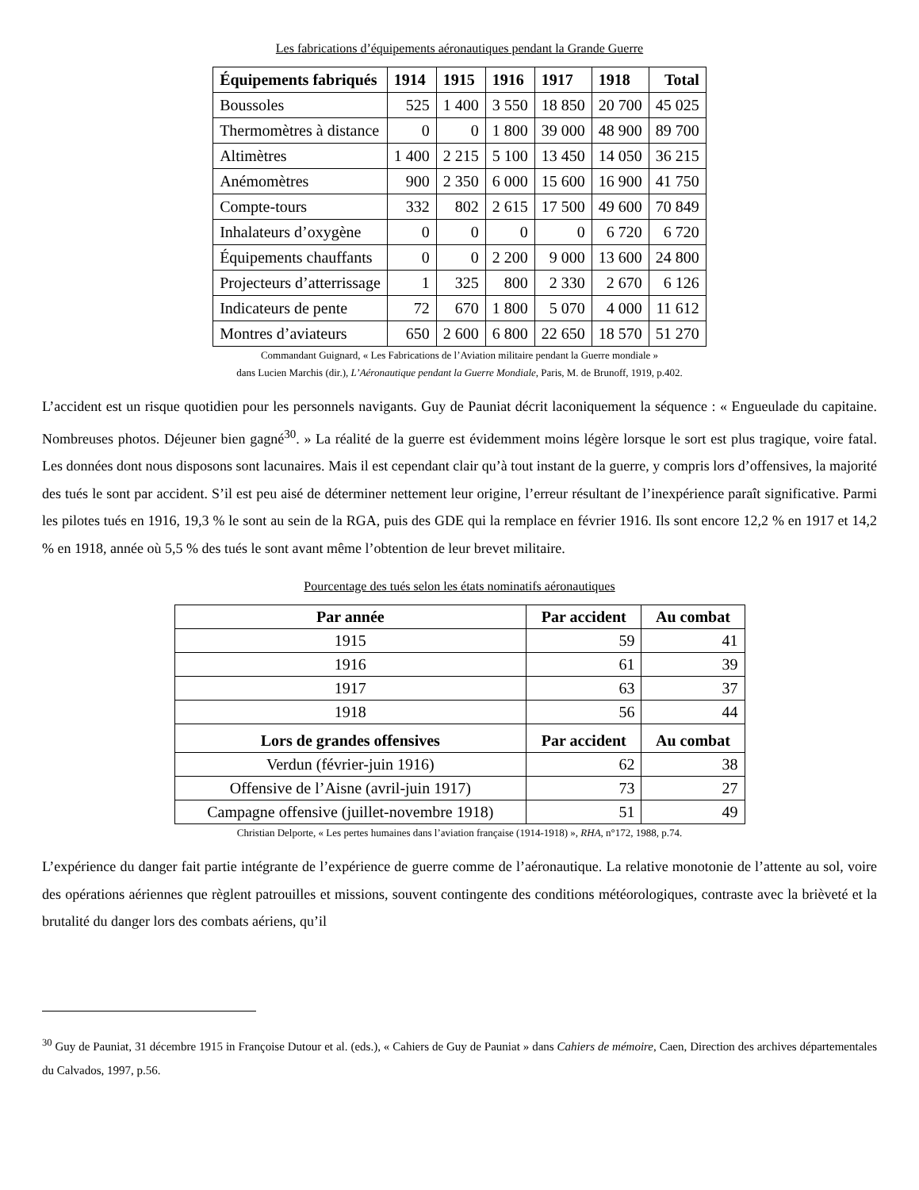Les fabrications d’équipements aéronautiques pendant la Grande Guerre
| Équipements fabriqués | 1914 | 1915 | 1916 | 1917 | 1918 | Total |
| --- | --- | --- | --- | --- | --- | --- |
| Boussoles | 525 | 1 400 | 3 550 | 18 850 | 20 700 | 45 025 |
| Thermomètres à distance | 0 | 0 | 1 800 | 39 000 | 48 900 | 89 700 |
| Altimètres | 1 400 | 2 215 | 5 100 | 13 450 | 14 050 | 36 215 |
| Anémomètres | 900 | 2 350 | 6 000 | 15 600 | 16 900 | 41 750 |
| Compte-tours | 332 | 802 | 2 615 | 17 500 | 49 600 | 70 849 |
| Inhalateurs d’oxygène | 0 | 0 | 0 | 0 | 6 720 | 6 720 |
| Équipements chauffants | 0 | 0 | 2 200 | 9 000 | 13 600 | 24 800 |
| Projecteurs d’atterrissage | 1 | 325 | 800 | 2 330 | 2 670 | 6 126 |
| Indicateurs de pente | 72 | 670 | 1 800 | 5 070 | 4 000 | 11 612 |
| Montres d’aviateurs | 650 | 2 600 | 6 800 | 22 650 | 18 570 | 51 270 |
Commandant Guignard, « Les Fabrications de l’Aviation militaire pendant la Guerre mondiale »
dans Lucien Marchis (dir.), L’Aéronautique pendant la Guerre Mondiale, Paris, M. de Brunoff, 1919, p.402.
L’accident est un risque quotidien pour les personnels navigants. Guy de Pauniat décrit laconiquement la séquence : « Engueulade du capitaine. Nombreuses photos. Déjeuner bien gagné<sup>30</sup>. » La réalité de la guerre est évidemment moins légère lorsque le sort est plus tragique, voire fatal. Les données dont nous disposons sont lacunaires. Mais il est cependant clair qu’à tout instant de la guerre, y compris lors d’offensives, la majorité des tués le sont par accident. S’il est peu aisé de déterminer nettement leur origine, l’erreur résultant de l’inexpérience paraît significative. Parmi les pilotes tués en 1916, 19,3 % le sont au sein de la RGA, puis des GDE qui la remplace en février 1916. Ils sont encore 12,2 % en 1917 et 14,2 % en 1918, année où 5,5 % des tués le sont avant même l’obtention de leur brevet militaire.
Pourcentage des tués selon les états nominatifs aéronautiques
| Par année | Par accident | Au combat |
| --- | --- | --- |
| 1915 | 59 | 41 |
| 1916 | 61 | 39 |
| 1917 | 63 | 37 |
| 1918 | 56 | 44 |
| Lors de grandes offensives | Par accident | Au combat |
| Verdun (février-juin 1916) | 62 | 38 |
| Offensive de l’Aisne (avril-juin 1917) | 73 | 27 |
| Campagne offensive (juillet-novembre 1918) | 51 | 49 |
Christian Delporte, « Les pertes humaines dans l’aviation française (1914-1918) », RHA, n°172, 1988, p.74.
L’expérience du danger fait partie intégrante de l’expérience de guerre comme de l’aéronautique. La relative monotonie de l’attente au sol, voire des opérations aériennes que règlent patrouilles et missions, souvent contingente des conditions météorologiques, contraste avec la brièveté et la brutalité du danger lors des combats aériens, qu’il
<sup>30</sup> Guy de Pauniat, 31 décembre 1915 in Françoise Dutour et al. (eds.), « Cahiers de Guy de Pauniat » dans Cahiers de mémoire, Caen, Direction des archives départementales du Calvados, 1997, p.56.